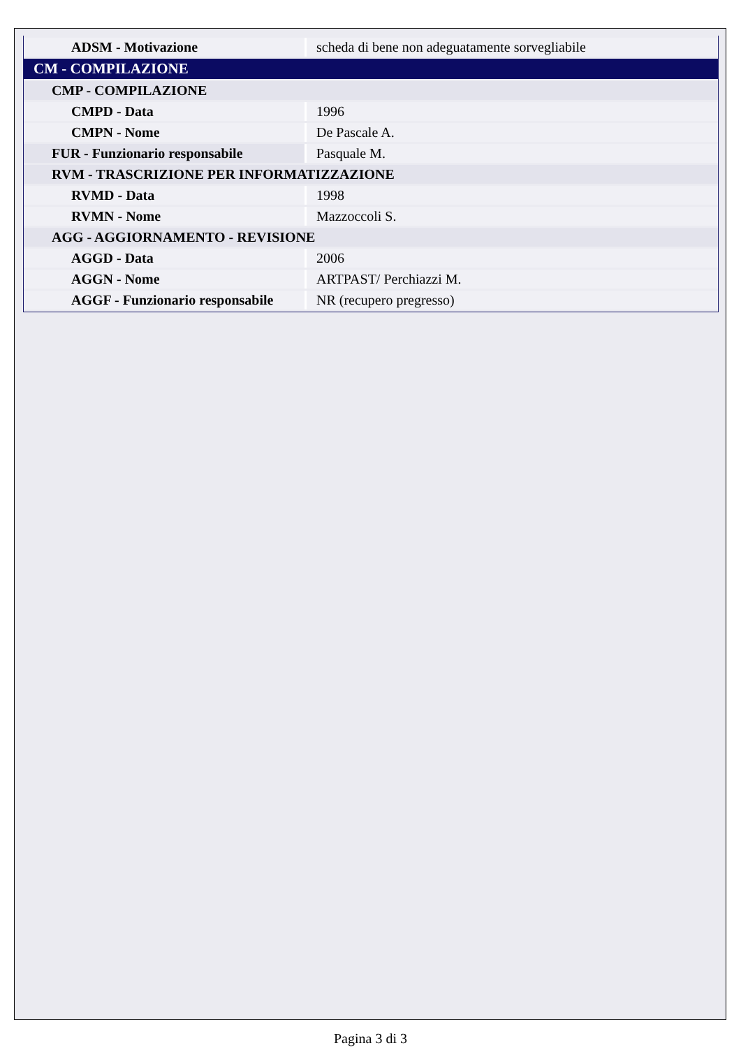| ADSM - Motivazione | scheda di bene non adeguatamente sorvegliabile |
| CM - COMPILAZIONE | |
| CMP - COMPILAZIONE | |
| CMPD - Data | 1996 |
| CMPN - Nome | De Pascale A. |
| FUR - Funzionario responsabile | Pasquale M. |
| RVM - TRASCRIZIONE PER INFORMATIZZAZIONE | |
| RVMD - Data | 1998 |
| RVMN - Nome | Mazzoccoli S. |
| AGG - AGGIORNAMENTO - REVISIONE | |
| AGGD - Data | 2006 |
| AGGN - Nome | ARTPAST/ Perchiazzi M. |
| AGGF - Funzionario responsabile | NR (recupero pregresso) |
Pagina 3 di 3